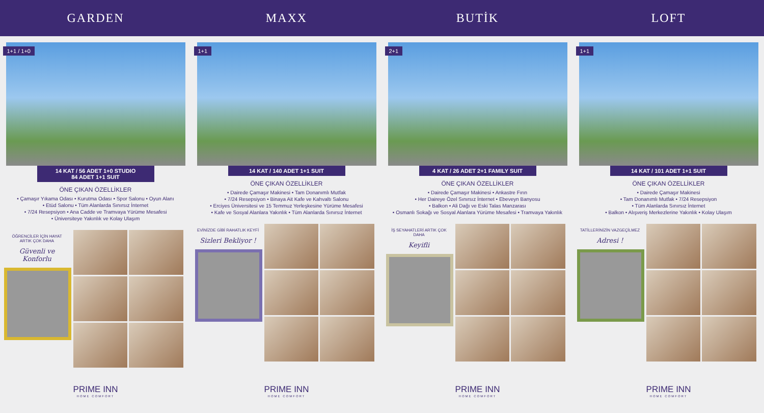GARDEN
1+1 / 1+0
14 KAT / 56 ADET 1+0 STUDIO
84 ADET 1+1 SUIT
ÖNE ÇIKAN ÖZELLİKLER
• Çamaşır Yıkama Odası • Kurutma Odası • Spor Salonu • Oyun Alanı
• Etüd Salonu • Tüm Alanlarda Sınırsız İnternet
• 7/24 Resepsiyon • Ana Cadde ve Tramvaya Yürüme Mesafesi
• Üniversiteye Yakınlık ve Kolay Ulaşım
ÖĞRENCİLER İÇİN HAYAT
ARTIK ÇOK DAHA
Güvenli ve Konforlu
PRIME INN
HOME COMFORT
MAXX
1+1
14 KAT / 140 ADET 1+1 SUIT
ÖNE ÇIKAN ÖZELLİKLER
• Dairede Çamaşır Makinesi • Tam Donanımlı Mutfak
• 7/24 Resepsiyon • Binaya Ait Kafe ve Kahvaltı Salonu
• Erciyes Üniversitesi ve 15 Temmuz Yerleşkesine Yürüme Mesafesi
• Kafe ve Sosyal Alanlara Yakınlık • Tüm Alanlarda Sınırsız İnternet
EVİNİZDE GİBİ RAHATLIK KEYFİ
Sizleri Bekliyor !
PRIME INN
HOME COMFORT
BUTİK
2+1
4 KAT / 26 ADET 2+1 FAMILY SUIT
ÖNE ÇIKAN ÖZELLİKLER
• Dairede Çamaşır Makinesi • Ankastre Fırın
• Her Daireye Özel Sınırsız İnternet • Ebeveyn Banyosu
• Balkon • Ali Dağı ve Eski Talas Manzarası
• Osmanlı Sokağı ve Sosyal Alanlara Yürüme Mesafesi • Tramvaya Yakınlık
İŞ SEYAHATLERİ ARTIK ÇOK DAHA
Keyifli
PRIME INN
HOME COMFORT
LOFT
1+1
14 KAT / 101 ADET 1+1 SUIT
ÖNE ÇIKAN ÖZELLİKLER
• Dairede Çamaşır Makinesi
• Tam Donanımlı Mutfak • 7/24 Resepsiyon
• Tüm Alanlarda Sınırsız İnternet
• Balkon • Alışveriş Merkezlerine Yakınlık • Kolay Ulaşım
TATİLLERİNİZİN VAZGEÇİLMEZ
Adresi !
PRIME INN
HOME COMFORT